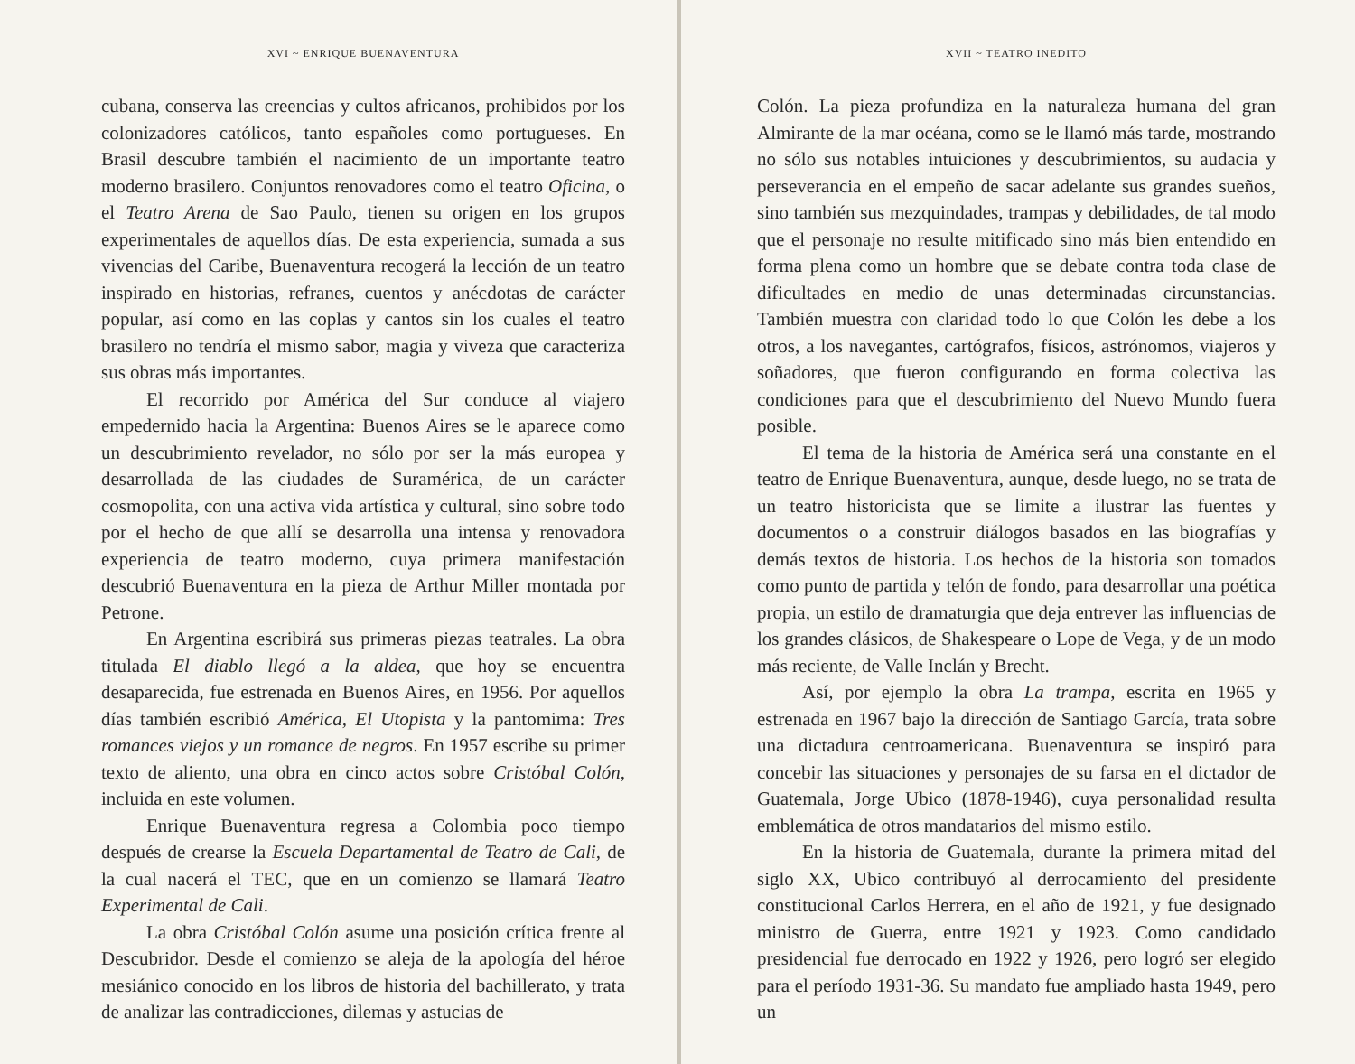XVI ~ ENRIQUE BUENAVENTURA
cubana, conserva las creencias y cultos africanos, prohibidos por los colonizadores católicos, tanto españoles como portugueses. En Brasil descubre también el nacimiento de un importante teatro moderno brasilero. Conjuntos renovadores como el teatro Oficina, o el Teatro Arena de Sao Paulo, tienen su origen en los grupos experimentales de aquellos días. De esta experiencia, sumada a sus vivencias del Caribe, Buenaventura recogerá la lección de un teatro inspirado en historias, refranes, cuentos y anécdotas de carácter popular, así como en las coplas y cantos sin los cuales el teatro brasilero no tendría el mismo sabor, magia y viveza que caracteriza sus obras más importantes.
El recorrido por América del Sur conduce al viajero empedernido hacia la Argentina: Buenos Aires se le aparece como un descubrimiento revelador, no sólo por ser la más europea y desarrollada de las ciudades de Suramérica, de un carácter cosmopolita, con una activa vida artística y cultural, sino sobre todo por el hecho de que allí se desarrolla una intensa y renovadora experiencia de teatro moderno, cuya primera manifestación descubrió Buenaventura en la pieza de Arthur Miller montada por Petrone.
En Argentina escribirá sus primeras piezas teatrales. La obra titulada El diablo llegó a la aldea, que hoy se encuentra desaparecida, fue estrenada en Buenos Aires, en 1956. Por aquellos días también escribió América, El Utopista y la pantomima: Tres romances viejos y un romance de negros. En 1957 escribe su primer texto de aliento, una obra en cinco actos sobre Cristóbal Colón, incluida en este volumen.
Enrique Buenaventura regresa a Colombia poco tiempo después de crearse la Escuela Departamental de Teatro de Cali, de la cual nacerá el TEC, que en un comienzo se llamará Teatro Experimental de Cali.
La obra Cristóbal Colón asume una posición crítica frente al Descubridor. Desde el comienzo se aleja de la apología del héroe mesiánico conocido en los libros de historia del bachillerato, y trata de analizar las contradicciones, dilemas y astucias de
XVII ~ TEATRO INEDITO
Colón. La pieza profundiza en la naturaleza humana del gran Almirante de la mar océana, como se le llamó más tarde, mostrando no sólo sus notables intuiciones y descubrimientos, su audacia y perseverancia en el empeño de sacar adelante sus grandes sueños, sino también sus mezquindades, trampas y debilidades, de tal modo que el personaje no resulte mitificado sino más bien entendido en forma plena como un hombre que se debate contra toda clase de dificultades en medio de unas determinadas circunstancias. También muestra con claridad todo lo que Colón les debe a los otros, a los navegantes, cartógrafos, físicos, astrónomos, viajeros y soñadores, que fueron configurando en forma colectiva las condiciones para que el descubrimiento del Nuevo Mundo fuera posible.
El tema de la historia de América será una constante en el teatro de Enrique Buenaventura, aunque, desde luego, no se trata de un teatro historicista que se limite a ilustrar las fuentes y documentos o a construir diálogos basados en las biografías y demás textos de historia. Los hechos de la historia son tomados como punto de partida y telón de fondo, para desarrollar una poética propia, un estilo de dramaturgia que deja entrever las influencias de los grandes clásicos, de Shakespeare o Lope de Vega, y de un modo más reciente, de Valle Inclán y Brecht.
Así, por ejemplo la obra La trampa, escrita en 1965 y estrenada en 1967 bajo la dirección de Santiago García, trata sobre una dictadura centroamericana. Buenaventura se inspiró para concebir las situaciones y personajes de su farsa en el dictador de Guatemala, Jorge Ubico (1878-1946), cuya personalidad resulta emblemática de otros mandatarios del mismo estilo.
En la historia de Guatemala, durante la primera mitad del siglo XX, Ubico contribuyó al derrocamiento del presidente constitucional Carlos Herrera, en el año de 1921, y fue designado ministro de Guerra, entre 1921 y 1923. Como candidado presidencial fue derrocado en 1922 y 1926, pero logró ser elegido para el período 1931-36. Su mandato fue ampliado hasta 1949, pero un